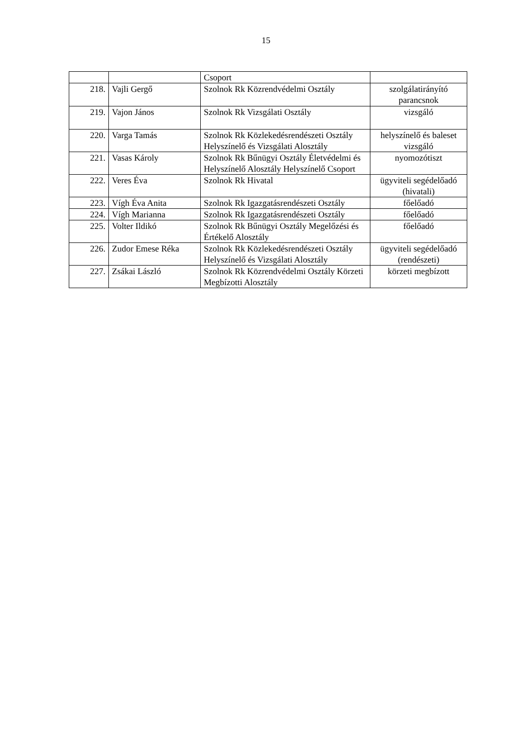15
| | | Csoport | |
| 218. | Vajli Gergő | Szolnok Rk Közrendvédelmi Osztály | szolgálatirányító parancsnok |
| 219. | Vajon János | Szolnok Rk Vizsgálati Osztály | vizsgáló |
| 220. | Varga Tamás | Szolnok Rk Közlekedésrendészeti Osztály Helyszínelő és Vizsgálati Alosztály | helyszínelő és baleset vizsgáló |
| 221. | Vasas Károly | Szolnok Rk Bűnügyi Osztály Életvédelmi és Helyszínelő Alosztály Helyszínelő Csoport | nyomozótiszt |
| 222. | Veres Éva | Szolnok Rk Hivatal | ügyviteli segédelőadó (hivatali) |
| 223. | Vígh Éva Anita | Szolnok Rk Igazgatásrendészeti Osztály | főelőadó |
| 224. | Vígh Marianna | Szolnok Rk Igazgatásrendészeti Osztály | főelőadó |
| 225. | Volter Ildikó | Szolnok Rk Bűnügyi Osztály Megelőzési és Értékelő Alosztály | főelőadó |
| 226. | Zudor Emese Réka | Szolnok Rk Közlekedésrendészeti Osztály Helyszínelő és Vizsgálati Alosztály | ügyviteli segédelőadó (rendészeti) |
| 227. | Zsákai László | Szolnok Rk Közrendvédelmi Osztály Körzeti Megbízotti Alosztály | körzeti megbízott |